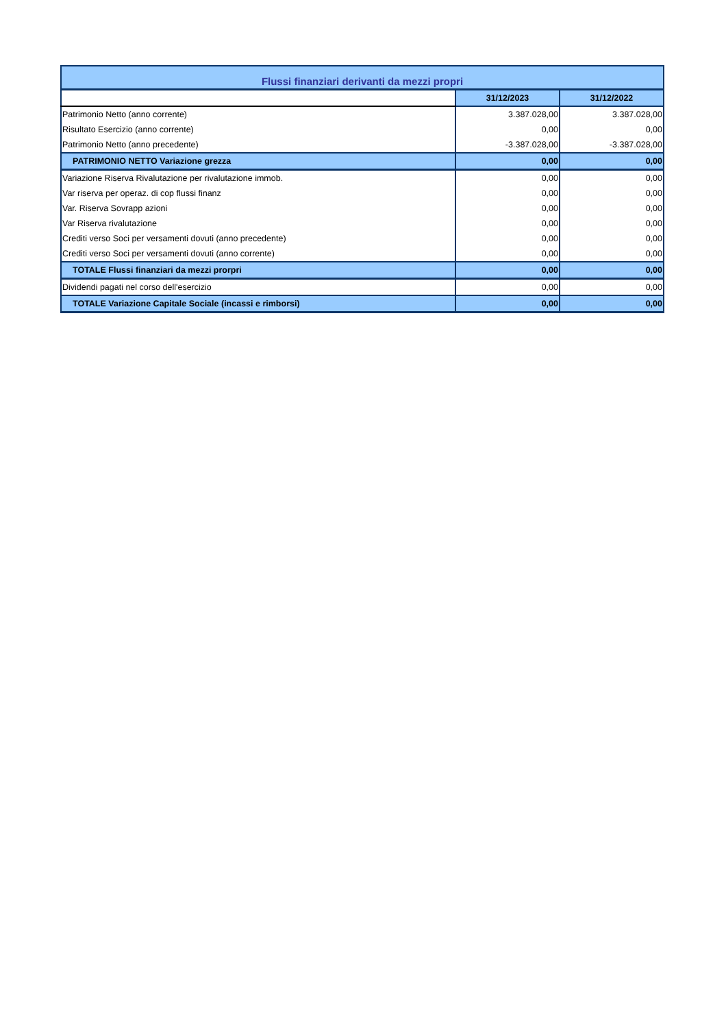| Flussi finanziari derivanti da mezzi propri | | |
| | 31/12/2023 | 31/12/2022 |
| Patrimonio Netto (anno corrente) | 3.387.028,00 | 3.387.028,00 |
| Risultato Esercizio (anno corrente) | 0,00 | 0,00 |
| Patrimonio Netto (anno precedente) | -3.387.028,00 | -3.387.028,00 |
| PATRIMONIO NETTO Variazione grezza | 0,00 | 0,00 |
| Variazione Riserva Rivalutazione per rivalutazione immob. | 0,00 | 0,00 |
| Var riserva per operaz. di cop flussi finanz | 0,00 | 0,00 |
| Var. Riserva Sovrapp azioni | 0,00 | 0,00 |
| Var Riserva rivalutazione | 0,00 | 0,00 |
| Crediti verso Soci per versamenti dovuti (anno precedente) | 0,00 | 0,00 |
| Crediti verso Soci per versamenti dovuti (anno corrente) | 0,00 | 0,00 |
| TOTALE Flussi finanziari da mezzi prorpri | 0,00 | 0,00 |
| Dividendi pagati nel corso dell'esercizio | 0,00 | 0,00 |
| TOTALE Variazione Capitale Sociale (incassi e rimborsi) | 0,00 | 0,00 |